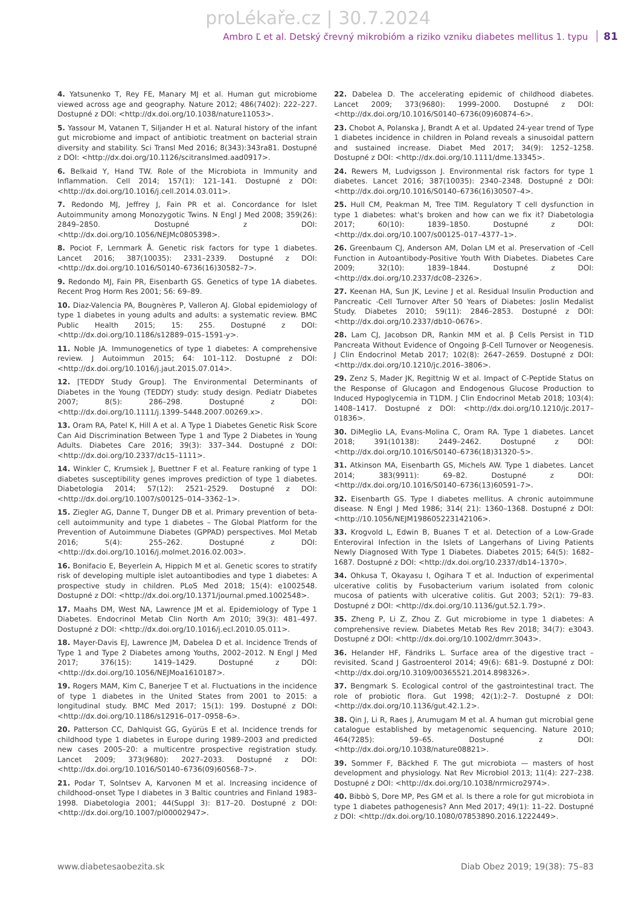proLékaře.cz | 30.7.2024
Ambro Ľ et al. Detský črevný mikrobióm a riziko vzniku diabetes mellitus 1. typu 81
4. Yatsunenko T, Rey FE, Manary MJ et al. Human gut microbiome viewed across age and geography. Nature 2012; 486(7402): 222–227. Dostupné z DOI: <http://dx.doi.org/10.1038/nature11053>.
5. Yassour M, Vatanen T, Siljander H et al. Natural history of the infant gut microbiome and impact of antibiotic treatment on bacterial strain diversity and stability. Sci Transl Med 2016; 8(343):343ra81. Dostupné z DOI: <http://dx.doi.org/10.1126/scitranslmed.aad0917>.
6. Belkaid Y, Hand TW. Role of the Microbiota in Immunity and Inflammation. Cell 2014; 157(1): 121–141. Dostupné z DOI: <http://dx.doi.org/10.1016/j.cell.2014.03.011>.
7. Redondo MJ, Jeffrey J, Fain PR et al. Concordance for Islet Autoimmunity among Monozygotic Twins. N Engl J Med 2008; 359(26): 2849–2850. Dostupné z DOI: <http://dx.doi.org/10.1056/NEJMc0805398>.
8. Pociot F, Lernmark Å. Genetic risk factors for type 1 diabetes. Lancet 2016; 387(10035): 2331–2339. Dostupné z DOI: <http://dx.doi.org/10.1016/S0140–6736(16)30582–7>.
9. Redondo MJ, Fain PR, Eisenbarth GS. Genetics of type 1A diabetes. Recent Prog Horm Res 2001; 56: 69–89.
10. Diaz-Valencia PA, Bougnères P, Valleron AJ. Global epidemiology of type 1 diabetes in young adults and adults: a systematic review. BMC Public Health 2015; 15: 255. Dostupné z DOI: <http://dx.doi.org/10.1186/s12889–015–1591-y>.
11. Noble JA. Immunogenetics of type 1 diabetes: A comprehensive review. J Autoimmun 2015; 64: 101–112. Dostupné z DOI: <http://dx.doi.org/10.1016/j.jaut.2015.07.014>.
12. [TEDDY Study Group]. The Environmental Determinants of Diabetes in the Young (TEDDY) study: study design. Pediatr Diabetes 2007; 8(5): 286–298. Dostupné z DOI: <http://dx.doi.org/10.1111/j.1399–5448.2007.00269.x>.
13. Oram RA, Patel K, Hill A et al. A Type 1 Diabetes Genetic Risk Score Can Aid Discrimination Between Type 1 and Type 2 Diabetes in Young Adults. Diabetes Care 2016; 39(3): 337–344. Dostupné z DOI: <http://dx.doi.org/10.2337/dc15–1111>.
14. Winkler C, Krumsiek J, Buettner F et al. Feature ranking of type 1 diabetes susceptibility genes improves prediction of type 1 diabetes. Diabetologia 2014; 57(12): 2521–2529. Dostupné z DOI: <http://dx.doi.org/10.1007/s00125–014–3362–1>.
15. Ziegler AG, Danne T, Dunger DB et al. Primary prevention of beta-cell autoimmunity and type 1 diabetes – The Global Platform for the Prevention of Autoimmune Diabetes (GPPAD) perspectives. Mol Metab 2016; 5(4): 255–262. Dostupné z DOI: <http://dx.doi.org/10.1016/j.molmet.2016.02.003>.
16. Bonifacio E, Beyerlein A, Hippich M et al. Genetic scores to stratify risk of developing multiple islet autoantibodies and type 1 diabetes: A prospective study in children. PLoS Med 2018; 15(4): e1002548. Dostupné z DOI: <http://dx.doi.org/10.1371/journal.pmed.1002548>.
17. Maahs DM, West NA, Lawrence JM et al. Epidemiology of Type 1 Diabetes. Endocrinol Metab Clin North Am 2010; 39(3): 481–497. Dostupné z DOI: <http://dx.doi.org/10.1016/j.ecl.2010.05.011>.
18. Mayer-Davis EJ, Lawrence JM, Dabelea D et al. Incidence Trends of Type 1 and Type 2 Diabetes among Youths, 2002–2012. N Engl J Med 2017; 376(15): 1419–1429. Dostupné z DOI: <http://dx.doi.org/10.1056/NEJMoa1610187>.
19. Rogers MAM, Kim C, Banerjee T et al. Fluctuations in the incidence of type 1 diabetes in the United States from 2001 to 2015: a longitudinal study. BMC Med 2017; 15(1): 199. Dostupné z DOI: <http://dx.doi.org/10.1186/s12916–017–0958–6>.
20. Patterson CC, Dahlquist GG, Gyürüs E et al. Incidence trends for childhood type 1 diabetes in Europe during 1989–2003 and predicted new cases 2005–20: a multicentre prospective registration study. Lancet 2009; 373(9680): 2027–2033. Dostupné z DOI: <http://dx.doi.org/10.1016/S0140–6736(09)60568–7>.
21. Podar T, Solntsev A, Karvonen M et al. Increasing incidence of childhood-onset Type I diabetes in 3 Baltic countries and Finland 1983–1998. Diabetologia 2001; 44(Suppl 3): B17–20. Dostupné z DOI: <http://dx.doi.org/10.1007/pl00002947>.
22. Dabelea D. The accelerating epidemic of childhood diabetes. Lancet 2009; 373(9680): 1999–2000. Dostupné z DOI: <http://dx.doi.org/10.1016/S0140–6736(09)60874–6>.
23. Chobot A, Polanska J, Brandt A et al. Updated 24-year trend of Type 1 diabetes incidence in children in Poland reveals a sinusoidal pattern and sustained increase. Diabet Med 2017; 34(9): 1252–1258. Dostupné z DOI: <http://dx.doi.org/10.1111/dme.13345>.
24. Rewers M, Ludvigsson J. Environmental risk factors for type 1 diabetes. Lancet 2016; 387(10035): 2340–2348. Dostupné z DOI: <http://dx.doi.org/10.1016/S0140–6736(16)30507–4>.
25. Hull CM, Peakman M, Tree TIM. Regulatory T cell dysfunction in type 1 diabetes: what's broken and how can we fix it? Diabetologia 2017; 60(10): 1839–1850. Dostupné z DOI: <http://dx.doi.org/10.1007/s00125–017–4377–1>.
26. Greenbaum CJ, Anderson AM, Dolan LM et al. Preservation of -Cell Function in Autoantibody-Positive Youth With Diabetes. Diabetes Care 2009; 32(10): 1839–1844. Dostupné z DOI: <http://dx.doi.org/10.2337/dc08–2326>.
27. Keenan HA, Sun JK, Levine J et al. Residual Insulin Production and Pancreatic -Cell Turnover After 50 Years of Diabetes: Joslin Medalist Study. Diabetes 2010; 59(11): 2846–2853. Dostupné z DOI: <http://dx.doi.org/10.2337/db10–0676>.
28. Lam CJ, Jacobson DR, Rankin MM et al. β Cells Persist in T1D Pancreata Without Evidence of Ongoing β-Cell Turnover or Neogenesis. J Clin Endocrinol Metab 2017; 102(8): 2647–2659. Dostupné z DOI: <http://dx.doi.org/10.1210/jc.2016–3806>.
29. Zenz S, Mader JK, Regittnig W et al. Impact of C-Peptide Status on the Response of Glucagon and Endogenous Glucose Production to Induced Hypoglycemia in T1DM. J Clin Endocrinol Metab 2018; 103(4): 1408–1417. Dostupné z DOI: <http://dx.doi.org/10.1210/jc.2017–01836>.
30. DiMeglio LA, Evans-Molina C, Oram RA. Type 1 diabetes. Lancet 2018; 391(10138): 2449–2462. Dostupné z DOI: <http://dx.doi.org/10.1016/S0140–6736(18)31320–5>.
31. Atkinson MA, Eisenbarth GS, Michels AW. Type 1 diabetes. Lancet 2014; 383(9911): 69–82. Dostupné z DOI: <http://dx.doi.org/10.1016/S0140–6736(13)60591–7>.
32. Eisenbarth GS. Type I diabetes mellitus. A chronic autoimmune disease. N Engl J Med 1986; 314( 21): 1360–1368. Dostupné z DOI: <http://10.1056/NEJM198605223142106>.
33. Krogvold L, Edwin B, Buanes T et al. Detection of a Low-Grade Enteroviral Infection in the Islets of Langerhans of Living Patients Newly Diagnosed With Type 1 Diabetes. Diabetes 2015; 64(5): 1682–1687. Dostupné z DOI: <http://dx.doi.org/10.2337/db14–1370>.
34. Ohkusa T, Okayasu I, Ogihara T et al. Induction of experimental ulcerative colitis by Fusobacterium varium isolated from colonic mucosa of patients with ulcerative colitis. Gut 2003; 52(1): 79–83. Dostupné z DOI: <http://dx.doi.org/10.1136/gut.52.1.79>.
35. Zheng P, Li Z, Zhou Z. Gut microbiome in type 1 diabetes: A comprehensive review. Diabetes Metab Res Rev 2018; 34(7): e3043. Dostupné z DOI: <http://dx.doi.org/10.1002/dmrr.3043>.
36. Helander HF, Fändriks L. Surface area of the digestive tract – revisited. Scand J Gastroenterol 2014; 49(6): 681–9. Dostupné z DOI: <http://dx.doi.org/10.3109/00365521.2014.898326>.
37. Bengmark S. Ecological control of the gastrointestinal tract. The role of probiotic flora. Gut 1998; 42(1):2–7. Dostupné z DOI: <http://dx.doi.org/10.1136/gut.42.1.2>.
38. Qin J, Li R, Raes J, Arumugam M et al. A human gut microbial gene catalogue established by metagenomic sequencing. Nature 2010; 464(7285): 59–65. Dostupné z DOI: <http://dx.doi.org/10.1038/nature08821>.
39. Sommer F, Bäckhed F. The gut microbiota — masters of host development and physiology. Nat Rev Microbiol 2013; 11(4): 227–238. Dostupné z DOI: <http://dx.doi.org/10.1038/nrmicro2974>.
40. Bibbò S, Dore MP, Pes GM et al. Is there a role for gut microbiota in type 1 diabetes pathogenesis? Ann Med 2017; 49(1): 11–22. Dostupné z DOI: <http://dx.doi.org/10.1080/07853890.2016.1222449>.
www.diabetesaobezita.sk Diab Obez 2019; 19(38): 75–83